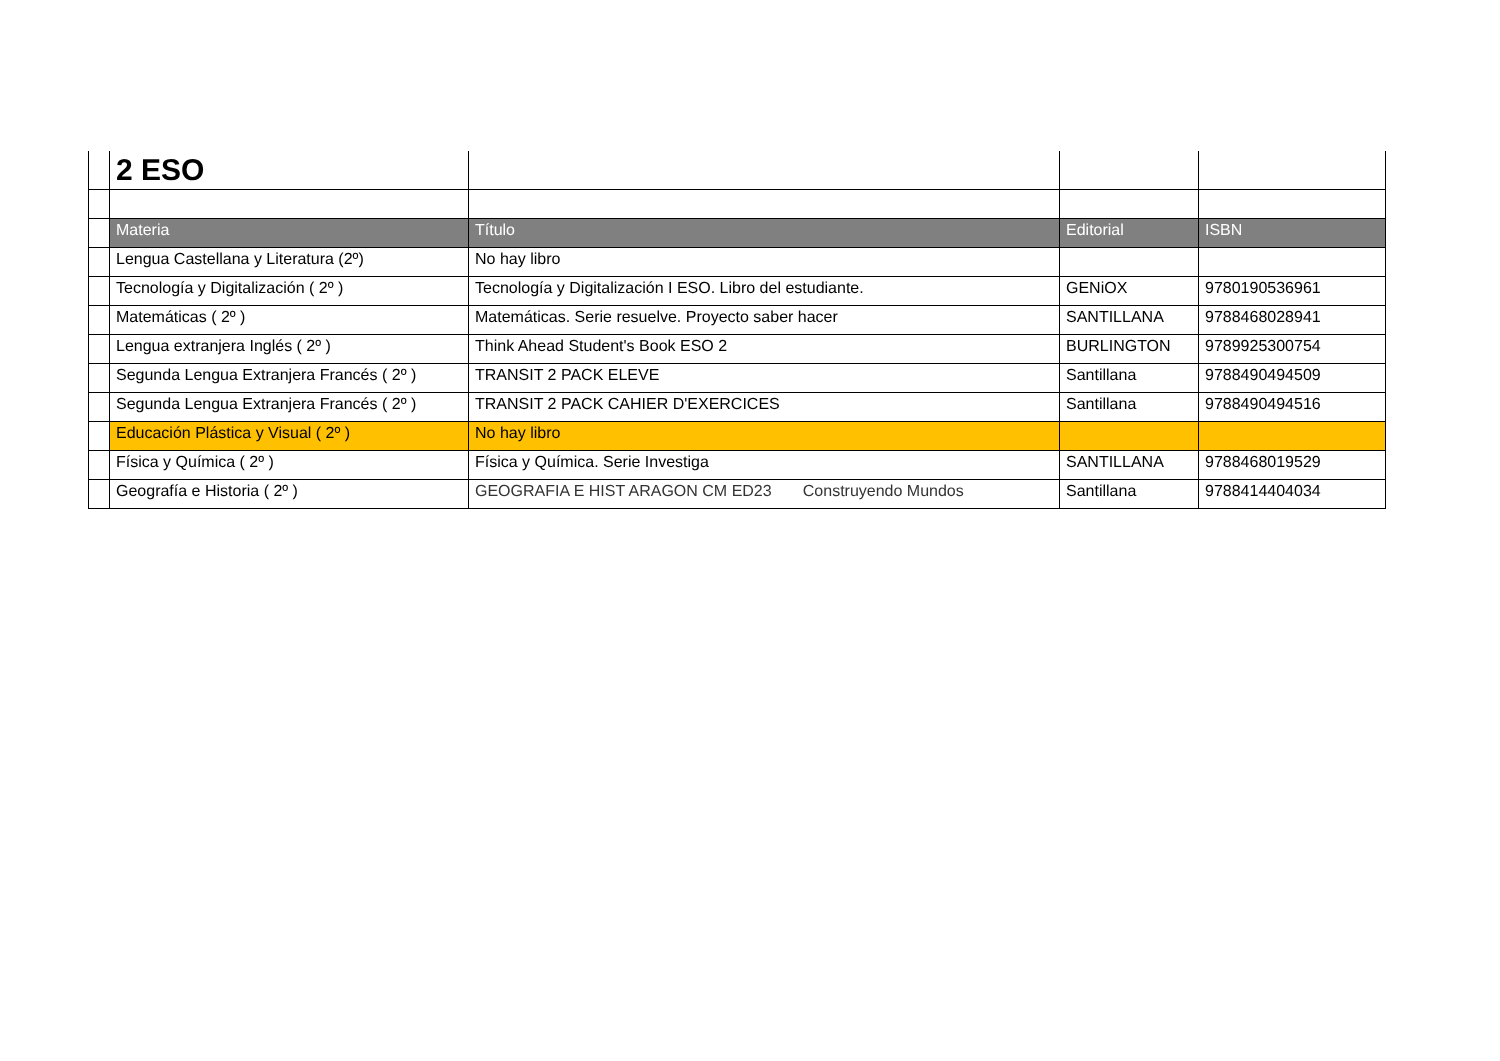| | 2 ESO | | | |
| | Materia | Título | Editorial | ISBN |
| | Lengua Castellana y Literatura (2º) | No hay libro | | |
| | Tecnología y Digitalización ( 2º ) | Tecnología y Digitalización I ESO. Libro del estudiante. | GENiOX | 9780190536961 |
| | Matemáticas ( 2º ) | Matemáticas. Serie resuelve. Proyecto saber hacer | SANTILLANA | 9788468028941 |
| | Lengua extranjera Inglés ( 2º ) | Think Ahead Student's Book ESO 2 | BURLINGTON | 9789925300754 |
| | Segunda Lengua Extranjera Francés ( 2º ) | TRANSIT 2 PACK ELEVE | Santillana | 9788490494509 |
| | Segunda Lengua Extranjera Francés ( 2º ) | TRANSIT 2 PACK CAHIER D'EXERCICES | Santillana | 9788490494516 |
| | Educación Plástica y Visual ( 2º ) | No hay libro | | |
| | Física y Química ( 2º ) | Física y Química. Serie Investiga | SANTILLANA | 9788468019529 |
| | Geografía e Historia ( 2º ) | GEOGRAFIA E HIST ARAGON CM ED23 Construyendo Mundos | Santillana | 9788414404034 |